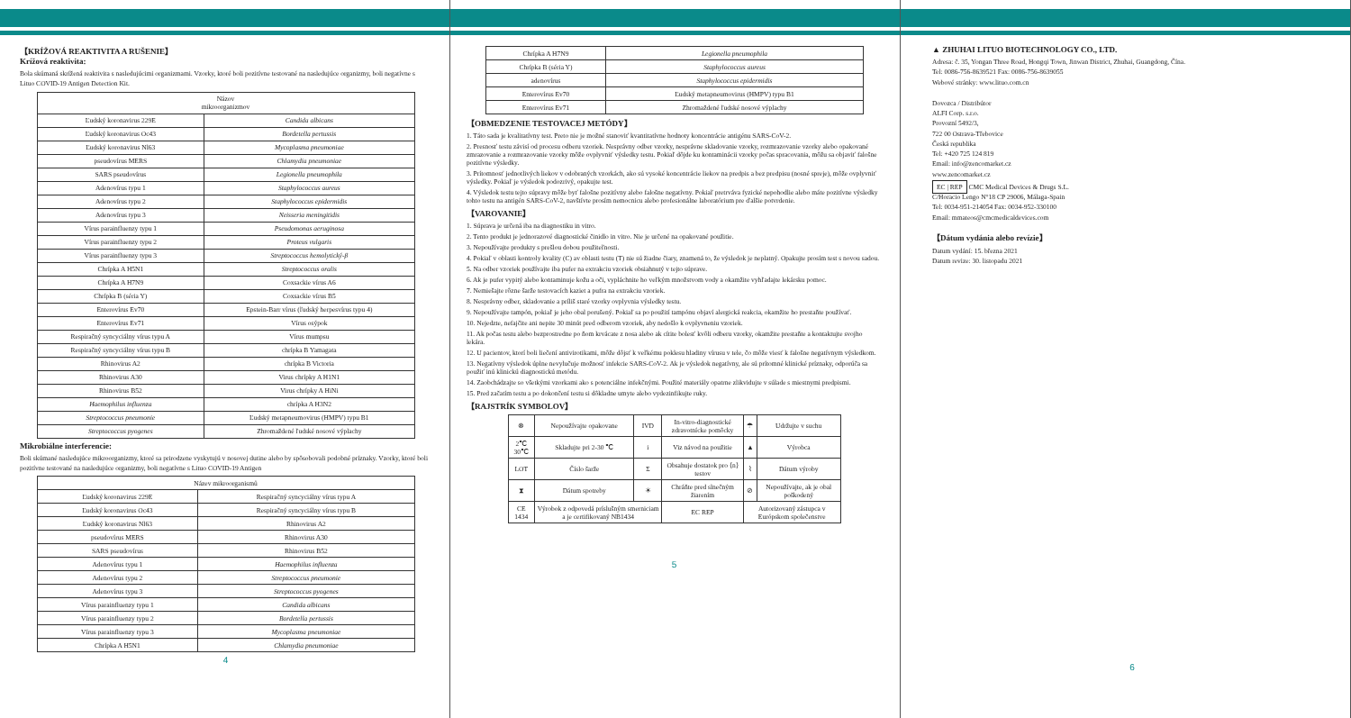【KRÍŽOVÁ REAKTIVITA A RUŠENIE】
Krížová reaktivita:
Bola skúmaná skrížená reaktivita s nasledujúcimi organizmami. Vzorky, ktoré boli pozitívne testované na nasledujúce organizmy, boli negatívne s Lituo COVID-19 Antigen Detection Kit.
| Názov mikroorganizmov | |
| --- | --- |
| Ľudský koronavirus 229E | Candida albicans |
| Ľudský koronavirus Oc43 | Bordetella pertussis |
| Ľudský koronavirus Nl63 | Mycoplasma pneumoniae |
| pseudovírus MERS | Chlamydia pneumoniae |
| SARS pseudovírus | Legionella pneumophila |
| Adenovírus typu 1 | Staphylococcus aureus |
| Adenovírus typu 2 | Staphylococcus epidermidis |
| Adenovírus typu 3 | Neisseria meningitidis |
| Vírus parainfluenzy typu 1 | Pseudomonas aeruginosa |
| Vírus parainfluenzy typu 2 | Proteus vulgaris |
| Vírus parainfluenzy typu 3 | Streptococcus hemolytický-β |
| Chrípka A H5N1 | Streptococcus oralis |
| Chrípka A H7N9 | Coxsackie vírus A6 |
| Chrípka B (séria Y) | Coxsackie vírus B5 |
| Enterovírus Ev70 | Epstein-Barr vírus (ľudský herpesvírus typu 4) |
| Enterovírus Ev71 | Vírus osýpok |
| Respiračný syncyciálny vírus typu A | Vírus mumpsu |
| Respiračný syncyciálny vírus typu B | chrípka B Yamagata |
| Rhinovirus A2 | chrípka B Victoria |
| Rhinovirus A30 | Virus chrípky A H1N1 |
| Rhinovirus B52 | Virus chrípky A HiNi |
| Haemophilus influenza | chrípka A H3N2 |
| Streptococcus pneumonie | Ľudský metapneumovirus (HMPV) typu B1 |
| Streptococcus pyogenes | Zhromaždené ľudské nosové výplachy |
Mikrobiálne interferencie:
Boli skúmané nasledujúce mikroorganizmy, ktoré sa prirodzene vyskytujú v nosovej dutine alebo by spôsobovali podobné príznaky. Vzorky, ktoré boli pozitívne testované na nasledujúce organizmy, boli negatívne s Lituo COVID-19 Antigen
| Název mikroorganismů | |
| --- | --- |
| Ľudský koronavirus 229E | Respiračný syncyciálny vírus typu A |
| Ľudský koronavirus Oc43 | Respiračný syncyciálny vírus typu B |
| Ľudský koronavirus Nl63 | Rhinovirus A2 |
| pseudovírus MERS | Rhinovirus A30 |
| SARS pseudovírus | Rhinovirus B52 |
| Adenovírus typu 1 | Haemophilus influenza |
| Adenovírus typu 2 | Streptococcus pneumonie |
| Adenovírus typu 3 | Streptococcus pyogenes |
| Vírus parainfluenzy typu 1 | Candida albicans |
| Vírus parainfluenzy typu 2 | Bordetella pertussis |
| Vírus parainfluenzy typu 3 | Mycoplasma pneumoniae |
| Chrípka A H5N1 | Chlamydia pneumoniae |
4
| Chrípka A H7N9 | Legionella pneumophila |
| Chrípka B (séria Y) | Staphylococcus aureus |
| adenovírus | Staphylococcus epidermidis |
| Enterovírus Ev70 | Ľudský metapneumovirus (HMPV) typu B1 |
| Enterovírus Ev71 | Zhromaždené ľudské nosové výplachy |
【OBMEDZENIE TESTOVACEJ METÓDY】
1. Táto sada je kvalitatívny test. Preto nie je možné stanoviť kvantitatívne hodnoty koncentrácie antigénu SARS-CoV-2.
2. Presnosť testu závisí od procesu odberu vzoriek. Nesprávny odber vzorky, nesprávne skladovanie vzorky, rozmrazovanie vzorky alebo opakované zmrazovanie a rozmrazovanie vzorky môže ovplyvniť výsledky testu. Pokiaľ dôjde ku kontaminácii vzorky počas spracovania, môžu sa objaviť falošne pozitívne výsledky.
3. Prítomnosť jednotlivých liekov v odobraných vzorkách, ako sú vysoké koncentrácie liekov na predpis a bez predpisu (nosné spreje), môže ovplyvniť výsledky. Pokiaľ je výsledok podozrivý, opakujte test.
4. Výsledok testu tejto súpravy môže byť falošne pozitívny alebo falošne negatívny. Pokiaľ pretrváva fyzické nepohodlie alebo máte pozitívne výsledky tohto testu na antigén SARS-CoV-2, navštívte prosím nemocnicu alebo profesionálne laboratórium pre ďalšie potvrdenie.
【VAROVANIE】
1. Súprava je určená iba na diagnostiku in vitro.
2. Tento produkt je jednorazové diagnostické činidlo in vitro. Nie je určené na opakované použitie.
3. Nepoužívajte produkty s prešlou dobou použiteľnosti.
4. Pokiaľ v oblasti kontroly kvality (C) av oblasti testu (T) nie sú žiadne čiary, znamená to, že výsledok je neplatný. Opakujte prosím test s novou sadou.
5. Na odber vzoriek používajte iba pufer na extrakciu vzoriek obsiahnutý v tejto súprave.
6. Ak je pufer vypitý alebo kontaminuje kožu a oči, vypláchnite ho veľkým množstvom vody a okamžite vyhľadajte lekársku pomoc.
7. Nemiešajte rôzne šarže testovacích kaziet a pufra na extrakciu vzoriek.
8. Nesprávny odber, skladovanie a príliš staré vzorky ovplyvnia výsledky testu.
9. Nepoužívajte tampón, pokiaľ je jeho obal porušený. Pokiaľ sa po použití tampónu objaví alergická reakcia, okamžite ho prestaňte používať.
10. Nejedzte, nefajčite ani nepite 30 minút pred odberom vzoriek, aby nedošlo k ovplyvneniu vzoriek.
11. Ak počas testu alebo bezprostredne po ňom krvácate z nosa alebo ak cítite bolesť kvôli odberu vzorky, okamžite prestaňte a kontaktujte svojho lekára.
12. U pacientov, ktorí boli liečení antivirotikami, môže dôjsť k veľkému poklesu hladiny vírusu v tele, čo môže viesť k falošne negatívnym výsledkom.
13. Negatívny výsledok úplne nevylučuje možnosť infekcie SARS-CoV-2. Ak je výsledok negatívny, ale sú prítomné klinické príznaky, odporúča sa použiť inú klinickú diagnostickú metódu.
14. Zaobchádzajte so všetkými vzorkami ako s potenciálne infekčnými. Použité materiály opatrne zlikvidujte v súlade s miestnymi predpismi.
15. Pred začatím testu a po dokončení testu si dôkladne umyte alebo vydezinfikujte ruky.
【RAJSTRÍK SYMBOLOV】
| ⊗ | Nepoužívajte opakovane | IVD | In-vitro-diagnostické zdravotnícke pomôcky | ☂ | Udržujte v suchu |
| 2℃ 30℃ | Skladujte pri 2-30 ℃ | i | Viz návod na použitie | ▲ | Výrobca |
| LOT | Číslo šarže | Σ | Obsahuje dostatok pro ⟨n⟩ testov | ⌇ | Dátum výroby |
| ⧗ | Dátum spotreby | ☀ | Chráňte pred slnečným žiarením | ⊘ | Nepoužívajte, ak je obal poškodený |
| CE 1434 | Výrobok z odpovedá príslušným smerniciam a je certifikovaný NB1434 | | EC REP | Autorizovaný zástupca v Európskom společenstve | |
5
▲ ZHUHAI LITUO BIOTECHNOLOGY CO., LTD.
Adresa: č. 35, Yongan Three Road, Hongqi Town, Jinwan District, Zhuhai, Guangdong, Čína.
Tel: 0086-756-8639521 Fax: 0086-756-8639055
Webové stránky: www.lituo.com.cn
Dovozca / Distribútor
ALFI Corp. s.r.o.
Provozní 5492/3,
722 00 Ostrava-Třebovice
Česká republika
Tel: +420 725 124 819
Email: info@zencomarket.cz
www.zencomarket.cz
EC | REP CMC Medical Devices & Drugs S.L.
C/Horacio Lengo N°18 CP 29006, Málaga-Spain
Tel: 0034-951-214054 Fax: 0034-952-330100
Email: mmateos@cmcmedicaldevices.com
【Dátum vydánia alebo revízie】
Datum vydání: 15. března 2021
Datum revize: 30. listopadu 2021
6